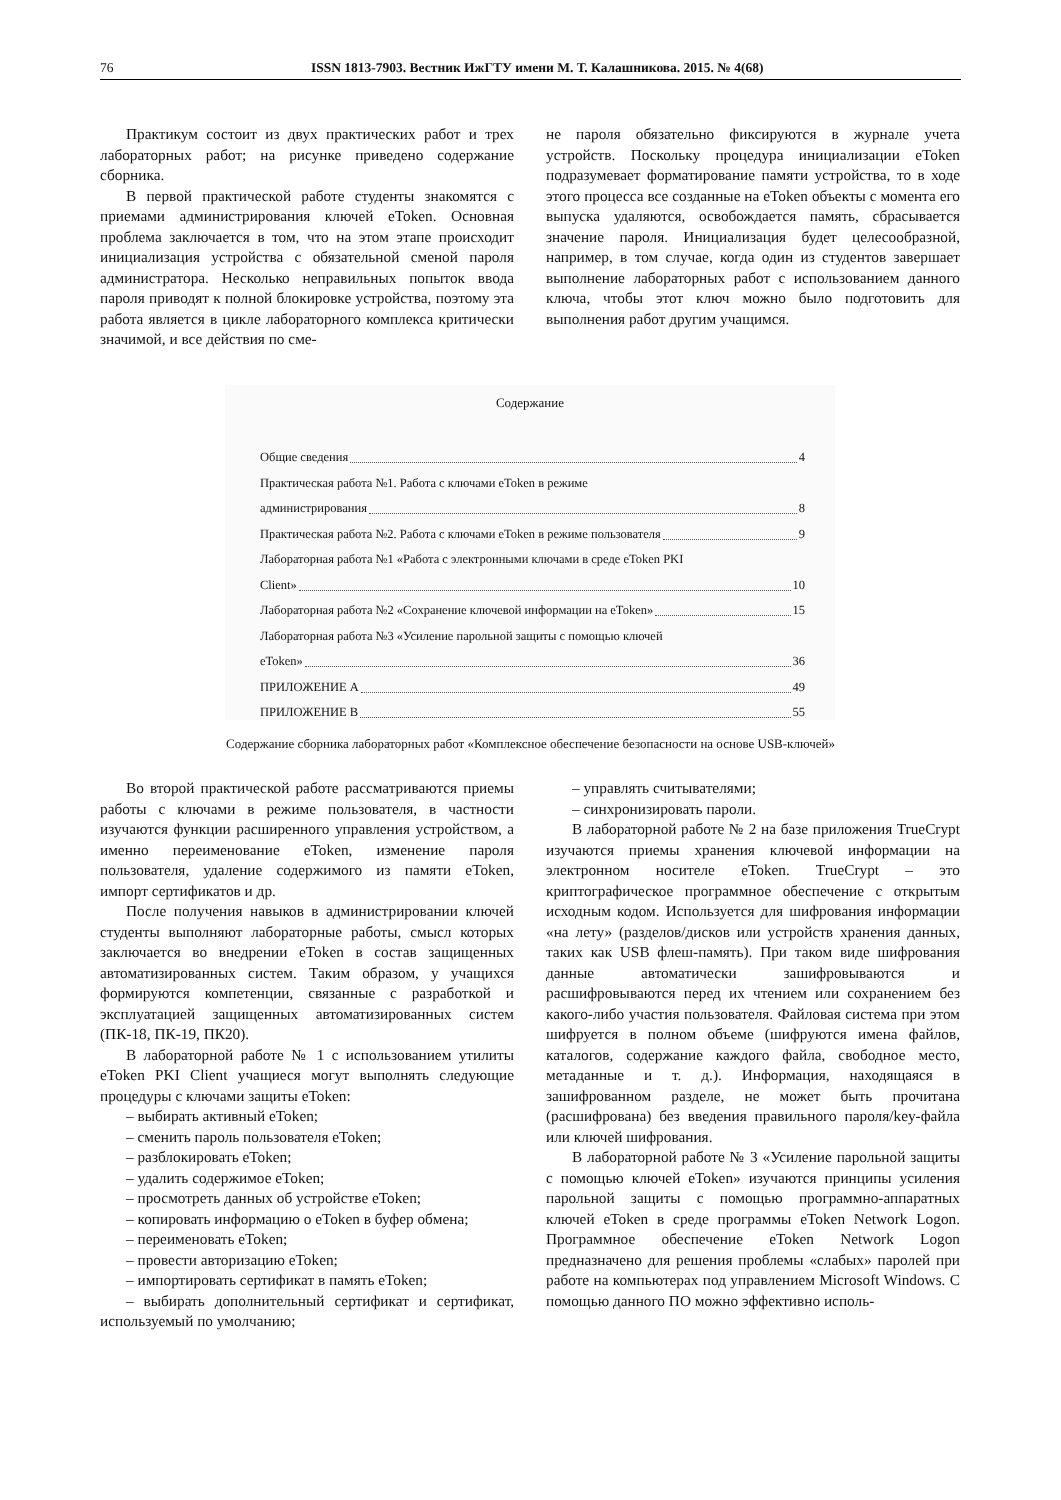76 ISSN 1813-7903. Вестник ИжГТУ имени М. Т. Калашникова. 2015. № 4(68)
Практикум состоит из двух практических работ и трех лабораторных работ; на рисунке приведено содержание сборника.
В первой практической работе студенты знакомятся с приемами администрирования ключей eToken. Основная проблема заключается в том, что на этом этапе происходит инициализация устройства с обязательной сменой пароля администратора. Несколько неправильных попыток ввода пароля приводят к полной блокировке устройства, поэтому эта работа является в цикле лабораторного комплекса критически значимой, и все действия по сме-
не пароля обязательно фиксируются в журнале учета устройств. Поскольку процедура инициализации eToken подразумевает форматирование памяти устройства, то в ходе этого процесса все созданные на eToken объекты с момента его выпуска удаляются, освобождается память, сбрасывается значение пароля. Инициализация будет целесообразной, например, в том случае, когда один из студентов завершает выполнение лабораторных работ с использованием данного ключа, чтобы этот ключ можно было подготовить для выполнения работ другим учащимся.
Содержание
Общие сведения 4
Практическая работа №1. Работа с ключами eToken в режиме
администрирования 8
Практическая работа №2. Работа с ключами eToken в режиме пользователя 9
Лабораторная работа №1 «Работа с электронными ключами в среде eToken PKI
Client» 10
Лабораторная работа №2 «Сохранение ключевой информации на eToken» 15
Лабораторная работа №3 «Усиление парольной защиты с помощью ключей
eToken» 36
ПРИЛОЖЕНИЕ А 49
ПРИЛОЖЕНИЕ В 55
Содержание сборника лабораторных работ «Комплексное обеспечение безопасности на основе USB-ключей»
Во второй практической работе рассматриваются приемы работы с ключами в режиме пользователя, в частности изучаются функции расширенного управления устройством, а именно переименование eToken, изменение пароля пользователя, удаление содержимого из памяти eToken, импорт сертификатов и др.
После получения навыков в администрировании ключей студенты выполняют лабораторные работы, смысл которых заключается во внедрении eToken в состав защищенных автоматизированных систем. Таким образом, у учащихся формируются компетенции, связанные с разработкой и эксплуатацией защищенных автоматизированных систем (ПК-18, ПК-19, ПК20).
В лабораторной работе № 1 с использованием утилиты eToken PKI Client учащиеся могут выполнять следующие процедуры с ключами защиты eToken:
– выбирать активный eToken;
– сменить пароль пользователя eToken;
– разблокировать eToken;
– удалить содержимое eToken;
– просмотреть данных об устройстве eToken;
– копировать информацию о eToken в буфер обмена;
– переименовать eToken;
– провести авторизацию eToken;
– импортировать сертификат в память eToken;
– выбирать дополнительный сертификат и сертификат, используемый по умолчанию;
– управлять считывателями;
– синхронизировать пароли.
В лабораторной работе № 2 на базе приложения TrueCrypt изучаются приемы хранения ключевой информации на электронном носителе eToken. TrueCrypt – это криптографическое программное обеспечение с открытым исходным кодом. Используется для шифрования информации «на лету» (разделов/дисков или устройств хранения данных, таких как USB флеш-память). При таком виде шифрования данные автоматически зашифровываются и расшифровываются перед их чтением или сохранением без какого-либо участия пользователя. Файловая система при этом шифруется в полном объеме (шифруются имена файлов, каталогов, содержание каждого файла, свободное место, метаданные и т. д.). Информация, находящаяся в зашифрованном разделе, не может быть прочитана (расшифрована) без введения правильного пароля/key-файла или ключей шифрования.
В лабораторной работе № 3 «Усиление парольной защиты с помощью ключей eToken» изучаются принципы усиления парольной защиты с помощью программно-аппаратных ключей eToken в среде программы eToken Network Logon. Программное обеспечение eToken Network Logon предназначено для решения проблемы «слабых» паролей при работе на компьютерах под управлением Microsoft Windows. С помощью данного ПО можно эффективно исполь-